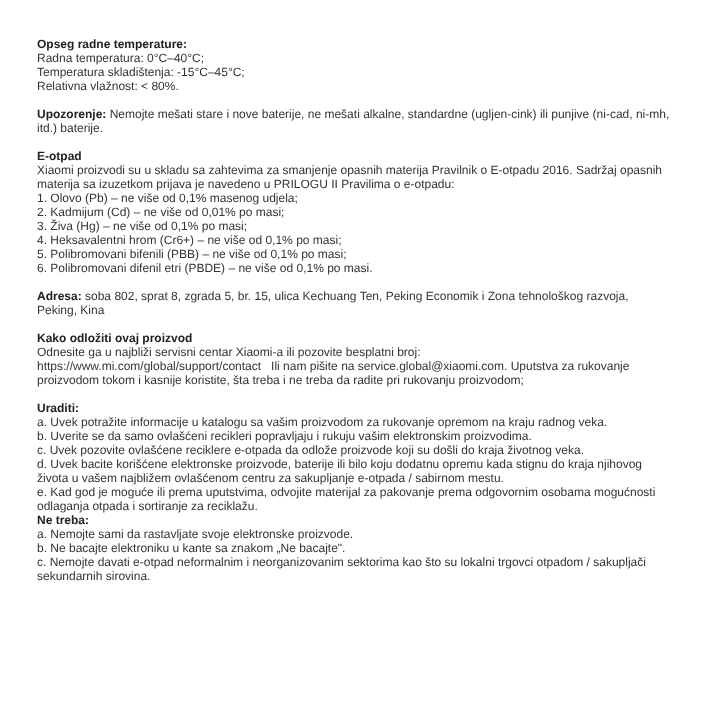Opseg radne temperature:
Radna temperatura: 0°C–40°C;
Temperatura skladištenja: -15°C–45°C;
Relativna vlažnost: < 80%.
Upozorenje: Nemojte mešati stare i nove baterije, ne mešati alkalne, standardne (ugljen-cink) ili punjive (ni-cad, ni-mh, itd.) baterije.
E-otpad
Xiaomi proizvodi su u skladu sa zahtevima za smanjenje opasnih materija Pravilnik o E-otpadu 2016. Sadržaj opasnih materija sa izuzetkom prijava je navedeno u PRILOGU II Pravilima o e-otpadu:
1. Olovo (Pb) – ne više od 0,1% masenog udjela;
2. Kadmijum (Cd) – ne više od 0,01% po masi;
3. Živa (Hg) – ne više od 0,1% po masi;
4. Heksavalentni hrom (Cr6+) – ne više od 0,1% po masi;
5. Polibromovani bifenili (PBB) – ne više od 0,1% po masi;
6. Polibromovani difenil etri (PBDE) – ne više od 0,1% po masi.
Adresa: soba 802, sprat 8, zgrada 5, br. 15, ulica Kechuang Ten, Peking Economik i Zona tehnološkog razvoja, Peking, Kina
Kako odložiti ovaj proizvod
Odnesite ga u najbliži servisni centar Xiaomi-a ili pozovite besplatni broj:
https://www.mi.com/global/support/contact Ili nam pišite na service.global@xiaomi.com. Uputstva za rukovanje proizvodom tokom i kasnije koristite, šta treba i ne treba da radite pri rukovanju proizvodom;
Uraditi:
a. Uvek potražite informacije u katalogu sa vašim proizvodom za rukovanje opremom na kraju radnog veka.
b. Uverite se da samo ovlašćeni reciklerі popravljaju i rukuju vašim elektronskim proizvodima.
c. Uvek pozovite ovlašćene reciklere e-otpada da odlože proizvode koji su došli do kraja životnog veka.
d. Uvek bacite korišćene elektronske proizvode, baterije ili bilo koju dodatnu opremu kada stignu do kraja njihovog života u vašem najbližem ovlašćenom centru za sakupljanje e-otpada / sabirnom mestu.
e. Kad god je moguće ili prema uputstvima, odvojite materijal za pakovanje prema odgovornim osobama mogućnosti odlaganja otpada i sortiranje za reciklažu.
Ne treba:
a. Nemojte sami da rastavljate svoje elektronske proizvode.
b. Ne bacajte elektroniku u kante sa znakom „Ne bacajte".
c. Nemojte davati e-otpad neformalnim i neorganizovanim sektorima kao što su lokalni trgovci otpadom / sakupljači sekundarnih sirovina.